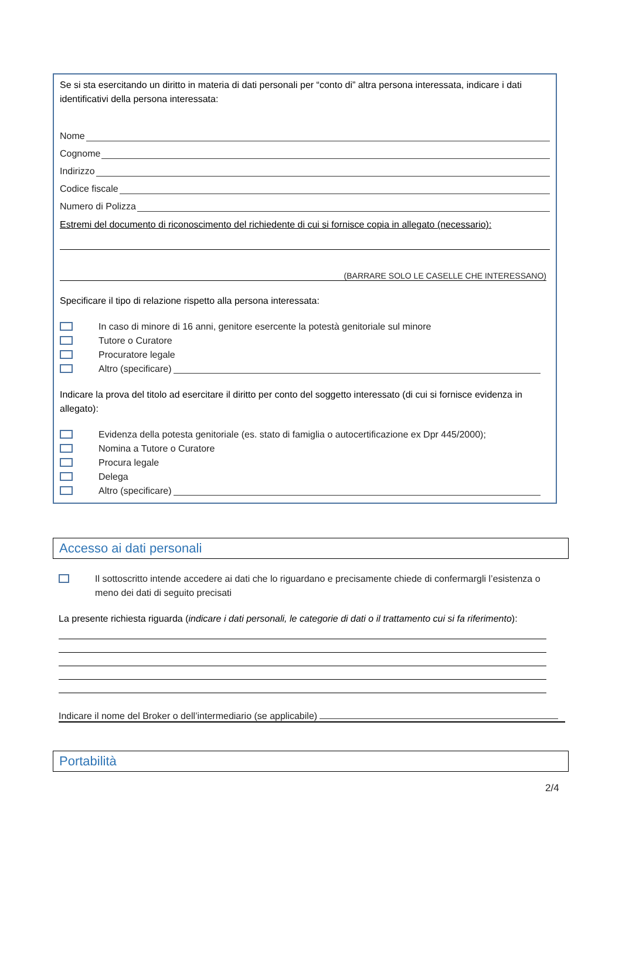Se si sta esercitando un diritto in materia di dati personali per “conto di” altra persona interessata, indicare i dati identificativi della persona interessata:
Nome
Cognome
Indirizzo
Codice fiscale
Numero di Polizza
Estremi del documento di riconoscimento del richiedente di cui si fornisce copia in allegato (necessario):
(BARRARE SOLO LE CASELLE CHE INTERESSANO)
Specificare il tipo di relazione rispetto alla persona interessata:
In caso di minore di 16 anni, genitore esercente la potestà genitoriale sul minore
Tutore o Curatore
Procuratore legale
Altro (specificare)
Indicare la prova del titolo ad esercitare il diritto per conto del soggetto interessato (di cui si fornisce evidenza in allegato):
Evidenza della potesta genitoriale (es. stato di famiglia o autocertificazione ex Dpr 445/2000);
Nomina a Tutore o Curatore
Procura legale
Delega
Altro (specificare)
Accesso ai dati personali
Il sottoscritto intende accedere ai dati che lo riguardano e precisamente chiede di confermargli l’esistenza o meno dei dati di seguito precisati
La presente richiesta riguarda (indicare i dati personali, le categorie di dati o il trattamento cui si fa riferimento):
Indicare il nome del Broker o dell’intermediario (se applicabile)
Portabilità
2/4